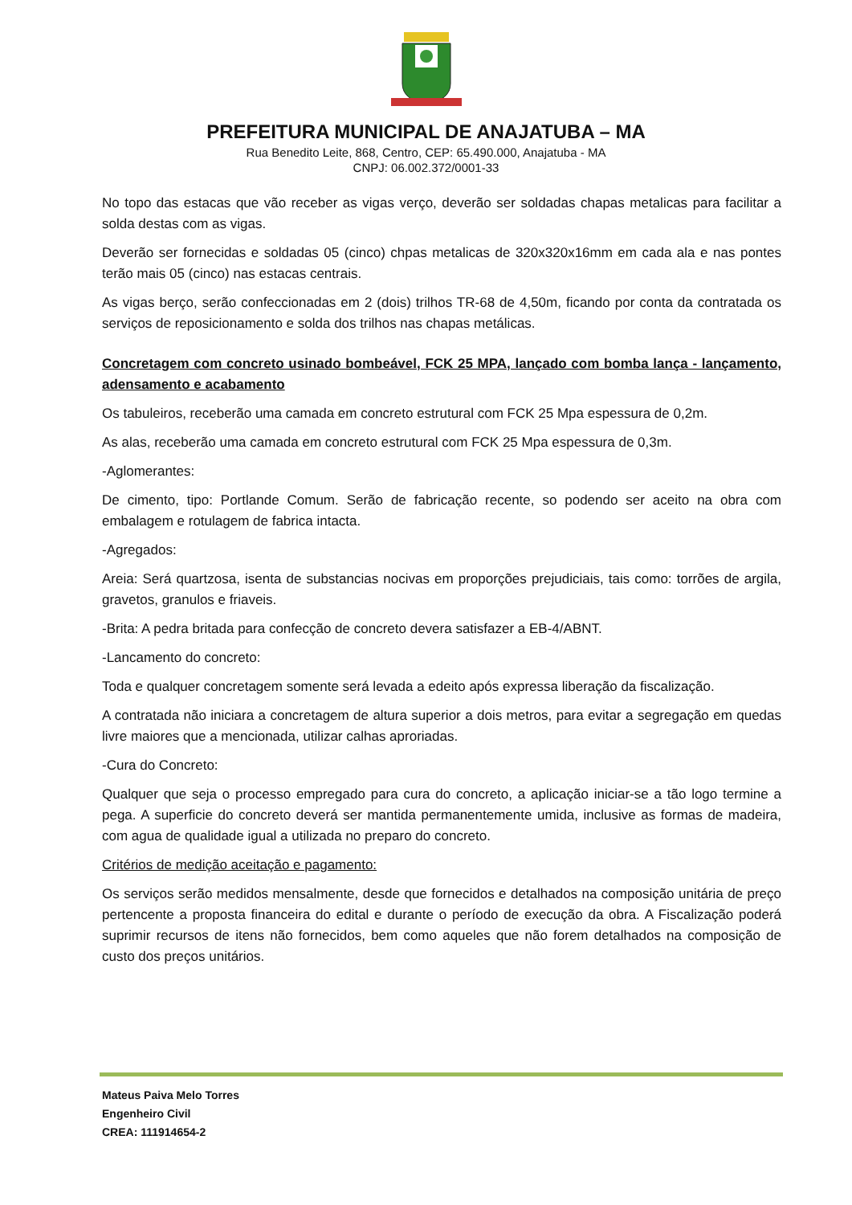PREFEITURA MUNICIPAL DE ANAJATUBA – MA
Rua Benedito Leite, 868, Centro, CEP: 65.490.000, Anajatuba - MA
CNPJ: 06.002.372/0001-33
No topo das estacas que vão receber as vigas verço, deverão ser soldadas chapas metalicas para facilitar a solda destas com as vigas.
Deverão ser fornecidas e soldadas 05 (cinco) chpas metalicas de 320x320x16mm em cada ala e nas pontes terão mais 05 (cinco) nas estacas centrais.
As vigas berço, serão confeccionadas em 2 (dois) trilhos TR-68 de 4,50m, ficando por conta da contratada os serviços de reposicionamento e solda dos trilhos nas chapas metálicas.
Concretagem com concreto usinado bombeável, FCK 25 MPA, lançado com bomba lança - lançamento, adensamento e acabamento
Os tabuleiros, receberão uma camada em concreto estrutural com FCK 25 Mpa espessura de 0,2m.
As alas, receberão uma camada em concreto estrutural com FCK 25 Mpa espessura de 0,3m.
-Aglomerantes:
De cimento, tipo: Portlande Comum. Serão de fabricação recente, so podendo ser aceito na obra com embalagem e rotulagem de fabrica intacta.
-Agregados:
Areia: Será quartzosa, isenta de substancias nocivas em proporções prejudiciais, tais como: torrões de argila, gravetos, granulos e friaveis.
-Brita: A pedra britada para confecção de concreto devera satisfazer a EB-4/ABNT.
-Lancamento do concreto:
Toda e qualquer concretagem somente será levada a edeito após expressa liberação da fiscalização.
A contratada não iniciara a concretagem de altura superior a dois metros, para evitar a segregação em quedas livre maiores que a mencionada, utilizar calhas aproriadas.
-Cura do Concreto:
Qualquer que seja o processo empregado para cura do concreto, a aplicação iniciar-se a tão logo termine a pega. A superficie do concreto deverá ser mantida permanentemente umida, inclusive as formas de madeira, com agua de qualidade igual a utilizada no preparo do concreto.
Critérios de medição aceitação e pagamento:
Os serviços serão medidos mensalmente, desde que fornecidos e detalhados na composição unitária de preço pertencente a proposta financeira do edital e durante o período de execução da obra. A Fiscalização poderá suprimir recursos de itens não fornecidos, bem como aqueles que não forem detalhados na composição de custo dos preços unitários.
Mateus Paiva Melo Torres
Engenheiro Civil
CREA: 111914654-2